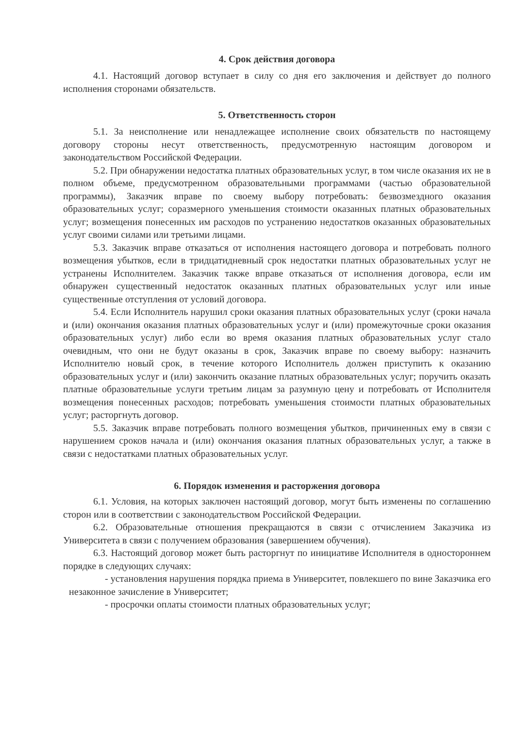4. Срок действия договора
4.1. Настоящий договор вступает в силу со дня его заключения и действует до полного исполнения сторонами обязательств.
5. Ответственность сторон
5.1. За неисполнение или ненадлежащее исполнение своих обязательств по настоящему договору стороны несут ответственность, предусмотренную настоящим договором и законодательством Российской Федерации.
5.2. При обнаружении недостатка платных образовательных услуг, в том числе оказания их не в полном объеме, предусмотренном образовательными программами (частью образовательной программы), Заказчик вправе по своему выбору потребовать: безвозмездного оказания образовательных услуг; соразмерного уменьшения стоимости оказанных платных образовательных услуг; возмещения понесенных им расходов по устранению недостатков оказанных образовательных услуг своими силами или третьими лицами.
5.3. Заказчик вправе отказаться от исполнения настоящего договора и потребовать полного возмещения убытков, если в тридцатидневный срок недостатки платных образовательных услуг не устранены Исполнителем. Заказчик также вправе отказаться от исполнения договора, если им обнаружен существенный недостаток оказанных платных образовательных услуг или иные существенные отступления от условий договора.
5.4. Если Исполнитель нарушил сроки оказания платных образовательных услуг (сроки начала и (или) окончания оказания платных образовательных услуг и (или) промежуточные сроки оказания образовательных услуг) либо если во время оказания платных образовательных услуг стало очевидным, что они не будут оказаны в срок, Заказчик вправе по своему выбору: назначить Исполнителю новый срок, в течение которого Исполнитель должен приступить к оказанию образовательных услуг и (или) закончить оказание платных образовательных услуг; поручить оказать платные образовательные услуги третьим лицам за разумную цену и потребовать от Исполнителя возмещения понесенных расходов; потребовать уменьшения стоимости платных образовательных услуг; расторгнуть договор.
5.5. Заказчик вправе потребовать полного возмещения убытков, причиненных ему в связи с нарушением сроков начала и (или) окончания оказания платных образовательных услуг, а также в связи с недостатками платных образовательных услуг.
6. Порядок изменения и расторжения договора
6.1. Условия, на которых заключен настоящий договор, могут быть изменены по соглашению сторон или в соответствии с законодательством Российской Федерации.
6.2. Образовательные отношения прекращаются в связи с отчислением Заказчика из Университета в связи с получением образования (завершением обучения).
6.3. Настоящий договор может быть расторгнут по инициативе Исполнителя в одностороннем порядке в следующих случаях:
- установления нарушения порядка приема в Университет, повлекшего по вине Заказчика его незаконное зачисление в Университет;
- просрочки оплаты стоимости платных образовательных услуг;